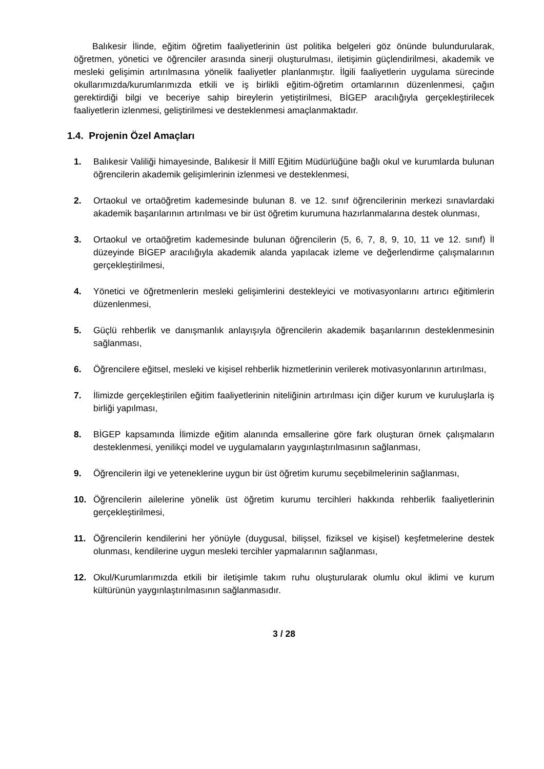Balıkesir İlinde, eğitim öğretim faaliyetlerinin üst politika belgeleri göz önünde bulundurularak, öğretmen, yönetici ve öğrenciler arasında sinerji oluşturulması, iletişimin güçlendirilmesi, akademik ve mesleki gelişimin artırılmasına yönelik faaliyetler planlanmıştır. İlgili faaliyetlerin uygulama sürecinde okullarımızda/kurumlarımızda etkili ve iş birlikli eğitim-öğretim ortamlarının düzenlenmesi, çağın gerektirdiği bilgi ve beceriye sahip bireylerin yetiştirilmesi, BİGEP aracılığıyla gerçekleştirilecek faaliyetlerin izlenmesi, geliştirilmesi ve desteklenmesi amaçlanmaktadır.
1.4. Projenin Özel Amaçları
1. Balıkesir Valiliği himayesinde, Balıkesir İl Millî Eğitim Müdürlüğüne bağlı okul ve kurumlarda bulunan öğrencilerin akademik gelişimlerinin izlenmesi ve desteklenmesi,
2. Ortaokul ve ortaöğretim kademesinde bulunan 8. ve 12. sınıf öğrencilerinin merkezi sınavlardaki akademik başarılarının artırılması ve bir üst öğretim kurumuna hazırlanmalarına destek olunması,
3. Ortaokul ve ortaöğretim kademesinde bulunan öğrencilerin (5, 6, 7, 8, 9, 10, 11 ve 12. sınıf) İl düzeyinde BİGEP aracılığıyla akademik alanda yapılacak izleme ve değerlendirme çalışmalarının gerçekleştirilmesi,
4. Yönetici ve öğretmenlerin mesleki gelişimlerini destekleyici ve motivasyonlarını artırıcı eğitimlerin düzenlenmesi,
5. Güçlü rehberlik ve danışmanlık anlayışıyla öğrencilerin akademik başarılarının desteklenmesinin sağlanması,
6. Öğrencilere eğitsel, mesleki ve kişisel rehberlik hizmetlerinin verilerek motivasyonlarının artırılması,
7. İlimizde gerçekleştirilen eğitim faaliyetlerinin niteliğinin artırılması için diğer kurum ve kuruluşlarla iş birliği yapılması,
8. BİGEP kapsamında İlimizde eğitim alanında emsallerine göre fark oluşturan örnek çalışmaların desteklenmesi, yenilikçi model ve uygulamaların yaygınlaştırılmasının sağlanması,
9. Öğrencilerin ilgi ve yeteneklerine uygun bir üst öğretim kurumu seçebilmelerinin sağlanması,
10. Öğrencilerin ailelerine yönelik üst öğretim kurumu tercihleri hakkında rehberlik faaliyetlerinin gerçekleştirilmesi,
11. Öğrencilerin kendilerini her yönüyle (duygusal, bilişsel, fiziksel ve kişisel) keşfetmelerine destek olunması, kendilerine uygun mesleki tercihler yapmalarının sağlanması,
12. Okul/Kurumlarımızda etkili bir iletişimle takım ruhu oluşturularak olumlu okul iklimi ve kurum kültürünün yaygınlaştırılmasının sağlanmasıdır.
3 / 28